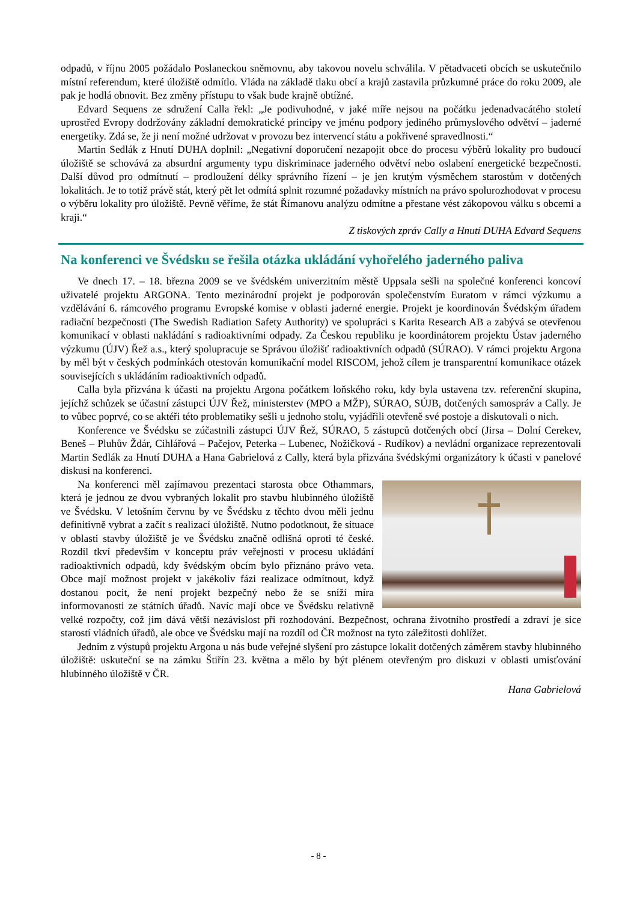odpadů, v říjnu 2005 požádalo Poslaneckou sněmovnu, aby takovou novelu schválila. V pětadvaceti obcích se uskutečnilo místní referendum, které úložiště odmítlo. Vláda na základě tlaku obcí a krajů zastavila průzkumné práce do roku 2009, ale pak je hodlá obnovit. Bez změny přístupu to však bude krajně obtížné.
Edvard Sequens ze sdružení Calla řekl: „Je podivuhodné, v jaké míře nejsou na počátku jedenadvacátého století uprostřed Evropy dodržovány základní demokratické principy ve jménu podpory jediného průmyslového odvětví – jaderné energetiky. Zdá se, že ji není možné udržovat v provozu bez intervencí státu a pokřivené spravedlnosti.“
Martin Sedlák z Hnutí DUHA doplnil: „Negativní doporučení nezapojit obce do procesu výběrů lokality pro budoucí úložiště se schovává za absurdní argumenty typu diskriminace jaderného odvětví nebo oslabení energetické bezpečnosti. Další důvod pro odmítnutí – prodloužení délky správního řízení – je jen krutým výsměchem starostům v dotčených lokalitách. Je to totiž právě stát, který pět let odmítá splnit rozumné požadavky místních na právo spolurozhodovat v procesu o výběru lokality pro úložiště. Pevně věříme, že stát Římanovu analýzu odmítne a přestane vést zákopovou válku s obcemi a kraji.“
Z tiskových zpráv Cally a Hnutí DUHA Edvard Sequens
Na konferenci ve Švédsku se řešila otázka ukládání vyhořelého jaderného paliva
Ve dnech 17. – 18. března 2009 se ve švédském univerzitním městě Uppsala sešli na společné konferenci koncoví uživatelé projektu ARGONA. Tento mezinárodní projekt je podporován společenstvím Euratom v rámci výzkumu a vzdělávání 6. rámcového programu Evropské komise v oblasti jaderné energie. Projekt je koordinován Švédským úřadem radiační bezpečnosti (The Swedish Radiation Safety Authority) ve spolupráci s Karita Research AB a zabývá se otevřenou komunikací v oblasti nakládání s radioaktivními odpady. Za Českou republiku je koordinátorem projektu Ústav jaderného výzkumu (ÚJV) Řež a.s., který spolupracuje se Správou úložišť radioaktivních odpadů (SÚRAO). V rámci projektu Argona by měl být v českých podmínkách otestován komunikační model RISCOM, jehož cílem je transparentní komunikace otázek souvisejících s ukládáním radioaktivních odpadů.
Calla byla přizvána k účasti na projektu Argona počátkem loňského roku, kdy byla ustavena tzv. referenční skupina, jejíchž schůzek se účastní zástupci ÚJV Řež, ministerstev (MPO a MŽP), SÚRAO, SÚJB, dotčených samospráv a Cally. Je to vůbec poprvé, co se aktéři této problematiky sešli u jednoho stolu, vyjádřili otevřeně své postoje a diskutovali o nich.
Konference ve Švédsku se zúčastnili zástupci ÚJV Řež, SÚRAO, 5 zástupců dotčených obcí (Jirsa – Dolní Cerekev, Beneš – Pluhův Ždár, Cihlářová – Pačejov, Peterka – Lubenec, Nožičková - Rudíkov) a nevládní organizace reprezentovali Martin Sedlák za Hnutí DUHA a Hana Gabrielová z Cally, která byla přizvána švédskými organizátory k účasti v panelové diskusi na konferenci.
Na konferenci měl zajímavou prezentaci starosta obce Othammars, která je jednou ze dvou vybraných lokalit pro stavbu hlubinného úložiště ve Švédsku. V letošním červnu by ve Švédsku z těchto dvou měli jednu definitivně vybrat a začít s realizací úložiště. Nutno podotknout, že situace v oblasti stavby úložiště je ve Švédsku značně odlišná oproti té české. Rozdíl tkví především v konceptu práv veřejnosti v procesu ukládání radioaktivních odpadů, kdy švédským obcím bylo přiznáno právo veta. Obce mají možnost projekt v jakékoliv fázi realizace odmítnout, když dostanou pocit, že není projekt bezpečný nebo že se sníží míra informovanosti ze státních úřadů. Navíc mají obce ve Švédsku relativně velké rozpočty, což jim dává větší nezávislost při rozhodování. Bezpečnost, ochrana životního prostředí a zdraví je sice starostí vládních úřadů, ale obce ve Švédsku mají na rozdíl od ČR možnost na tyto záležitosti dohlížet.
Jedním z výstupů projektu Argona u nás bude veřejné slyšení pro zástupce lokalit dotčených záměrem stavby hlubinného úložiště: uskuteční se na zámku Štiřín 23. května a mělo by být plénem otevřeným pro diskuzi v oblasti umisťování hlubinného úložiště v ČR.
Hana Gabrielová
- 8 -